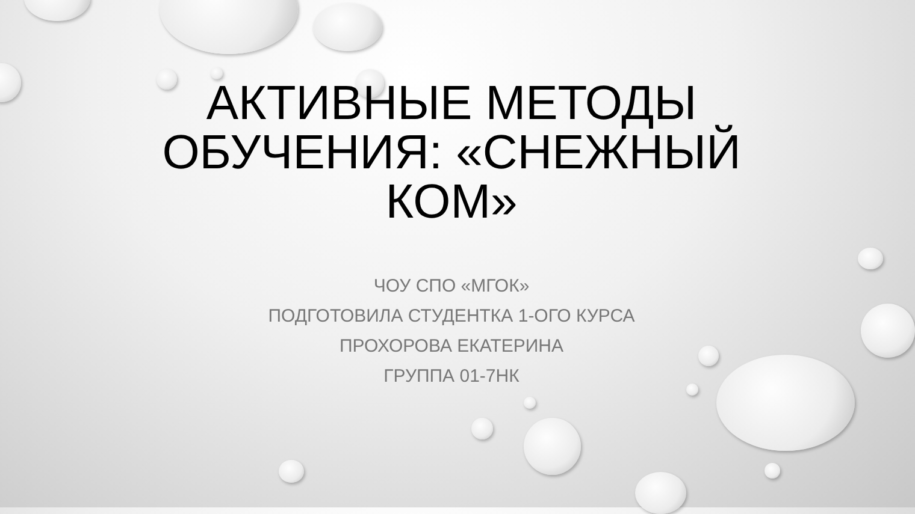АКТИВНЫЕ МЕТОДЫ ОБУЧЕНИЯ: «СНЕЖНЫЙ КОМ»
ЧОУ СПО «МГОК»
ПОДГОТОВИЛА СТУДЕНТКА 1-ОГО КУРСА
ПРОХОРОВА ЕКАТЕРИНА
ГРУППА 01-7НК